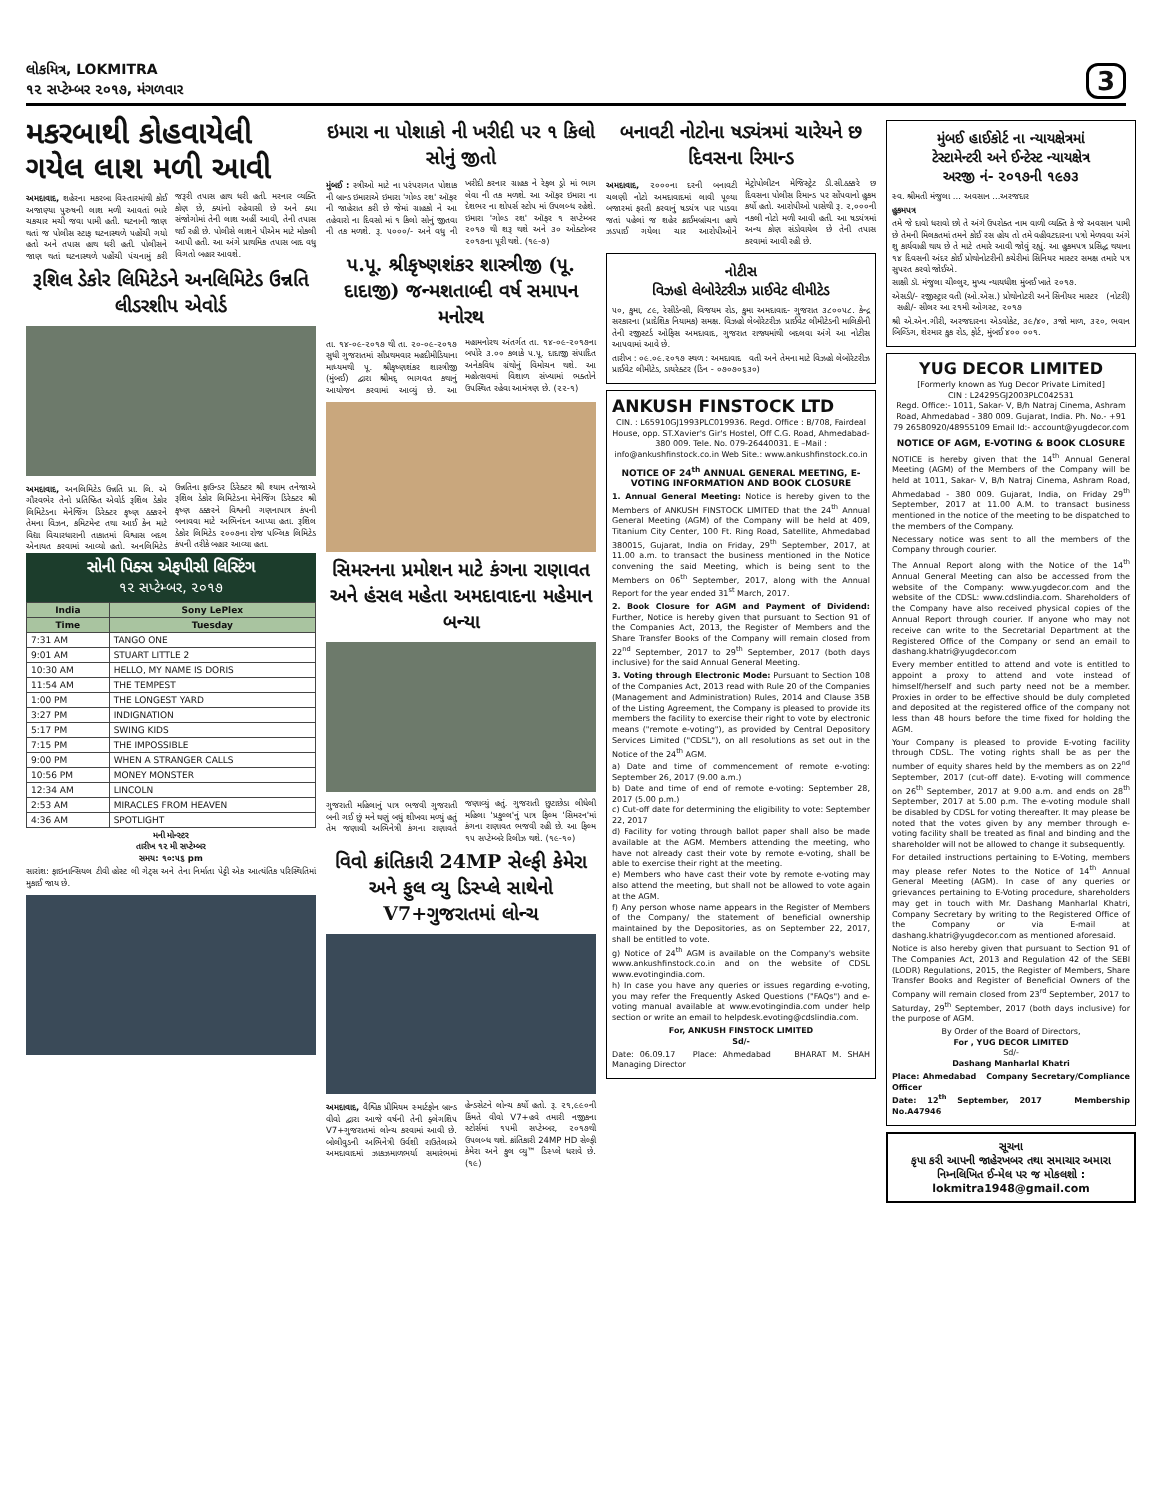લોકમિત્ર, LOKMITRA
૧૨ સપ્ટેમ્બર ૨૦૧૭, મંગળવાર
3
મકરબાથી કોહવાયેલી ગયેલ લાશ મળી આવી
અમદાવાદ, શહેરના મકરબા વિસ્તારમાંથી કોઈ અજાણ્યા પુરુષની લાશ મળી આવતાં ભારે ચકચાર મચી જવા પામી હતી. ઘટનાની જાણ થતાં જ પોલીસ સ્ટાફ ઘટનાસ્થળે પહોંચી ગયો હતો અને તપાસ હાથ ધરી હતી. પોલીસને જાણ થતાં ઘટનાસ્થળે પહોંચી પંચનામું કરી જરૂરી તપાસ હાથ ધરી હતી. મરનાર વ્યક્તિ કોણ છે, ક્યાંનો રહેવાસી છે અને ક્યા સંજોગોમાં તેની લાશ અહીં આવી, તેની તપાસ થઈ રહી છે. પોલીસે લાશને પીએમ માટે મોકલી આપી હતી. આ અંગે પ્રાથમિક તપાસ બાદ વધુ વિગતો બહાર આવશે.
રૂશિલ ડેકોર લિમિટેડને અનલિમિટેડ ઉન્નતિ લીડરશીપ એવોર્ડ
અમદાવાદ, અનલિમિટેડ ઉન્નતિ પ્રા. લિ. એ ગૌરવભેર તેનો પ્રતિષ્ઠિત એવોર્ડ રૂશિલ ડેકોર લિમિટેડના મેનેજિંગ ડિરેક્ટર કૃષ્ણ ઠક્કરને તેમના વિઝન, કમિટમેન્ટ તથા આઈ કેન માટે વિદ્યા વિચારધારાની તાકાતમાં વિશ્વાસ બદલ એનાયત કરવામાં આવ્યો હતો. અનલિમિટેડ ઉન્નતિના ફાઉન્ડર ડિરેક્ટર શ્રી શ્યામ તનેજાએ રૂશિલ ડેકોર લિમિટેડના મેનેજિંગ ડિરેક્ટર શ્રી કૃષ્ણ ઠક્કરને વિશ્વની ગણનાપાત્ર કંપની બનાવવા માટે અભિનંદન આપ્યા હતા. રૂશિલ ડેકોર લિમિટેડ ૨૦૦૭ના રોજ પબ્લિક લિમિટેડ કંપની તરીકે બહાર આવ્યા હતા.
સોની પિક્સ એફપીસી લિસ્ટિંગ
૧૨ સપ્ટેમ્બર, ૨૦૧૭
| India | Sony LePlex |
| --- | --- |
| Time | Tuesday |
| 7:31 AM | TANGO ONE |
| 9:01 AM | STUART LITTLE 2 |
| 10:30 AM | HELLO, MY NAME IS DORIS |
| 11:54 AM | THE TEMPEST |
| 1:00 PM | THE LONGEST YARD |
| 3:27 PM | INDIGNATION |
| 5:17 PM | SWING KIDS |
| 7:15 PM | THE IMPOSSIBLE |
| 9:00 PM | WHEN A STRANGER CALLS |
| 10:56 PM | MONEY MONSTER |
| 12:34 AM | LINCOLN |
| 2:53 AM | MIRACLES FROM HEAVEN |
| 4:36 AM | SPOTLIGHT |
મની મોન્સ્ટર
તારીખ ૧૨ મી સપ્ટેમ્બર
સમય: ૧૦:૫૬ pm
સારાંશ: ફાઇનાન્સિયલ ટીવી હોસ્ટ લી ગેટ્સ અને તેના નિર્માતા પેટ્ટી એક આત્યંતિક પરિસ્થિતિમાં મુકાઈ જાય છે.
ઇમારા ના પોશાકો ની ખરીદી પર ૧ કિલો સોનું જીતો
મુંબઈ : સ્ત્રીઓ માટે ના પરંપરાગત પોશાક ની બ્રાન્ડ ઇમારાએ ઇમારા 'ગોલ્ડ રશ' ઑફર ની જાહેરાત કરી છે જેમાં ગ્રાહકો ને આ તહેવારો ના દિવસો માં ૧ કિલો સોનું જીતવા ની તક મળશે. રૂ. ૫૦૦૦/- અને વધુ ની ખરીદી કરનાર ગ્રાહક ને રેફલ ડ્રો માં ભાગ લેવા ની તક મળશે. આ ઑફર ઇમારા ના દેશભર ના શોપર્સ સ્ટોપ માં ઉપલબ્ધ રહેશે. ઇમારા 'ગોલ્ડ રશ' ઑફર ૧ સપ્ટેમ્બર ૨૦૧૭ થી શરૂ થશે અને ૩૦ ઓક્ટોબર ૨૦૧૭ના પૂરી થશે. (૧૯-૭)
પ.પૂ. શ્રીકૃષ્ણશંકર શાસ્ત્રીજી (પૂ. દાદાજી) જન્મશતાબ્દી વર્ષ સમાપન મનોરથ
તા. ૧૪-૦૯-૨૦૧૭ થી તા. ૨૦-૦૯-૨૦૧૭ સુધી ગુજરાતમાં સૌપ્રથમવાર મહદીમીડિયાના માધ્યમથી પૂ. શ્રીકૃષ્ણશંકર શાસ્ત્રીજી (મુંબઈ) દ્વારા શ્રીમદ્ ભાગવત કથાનું આયોજન કરવામાં આવ્યું છે. આ મહામનોરથ અંતર્ગત તા. ૧૪-૦૯-૨૦૧૭ના બપોરે ૩.૦૦ કલાકે પ.પૂ. દાદાજી સંપાદિત અનેકવિધ ગ્રંથોનું વિમોચન થશે. આ મહોત્સવમાં વિશાળ સંખ્યામાં ભક્તોને ઉપસ્થિત રહેવા આમંત્રણ છે. (૨૨-૧)
સિમરનના પ્રમોશન માટે કંગના રાણાવત અને હંસલ મહેતા અમદાવાદના મહેમાન બન્યા
ગુજરાતી મહિલાનું પાત્ર ભજવી ગુજરાતી બની ગઈ છું મને ઘણું બધું શીખવા મળ્યું હતું તેમ જણાવી અભિનેત્રી કંગના રાણાવતે જણાવ્યું હતું. ગુજરાતી છુટાછેડા લીધેલી મહિલા 'પ્રફુલ્લ'નું પાત્ર ફિલ્મ 'સિમરન'માં કંગના રાણાવત ભજવી રહી છે. આ ફિલ્મ ૧૫ સપ્ટેમ્બરે રિલીઝ થશે. (૧૯-૧૦)
વિવો ક્રાંતિકારી 24MP સેલ્ફી કેમેરા અને ફુલ વ્યુ ડિસ્પ્લે સાથેનો V7+ગુજરાતમાં લોન્ચ
અમદાવાદ, વૈશ્વિક પ્રીમિયમ સ્માર્ટફોન બ્રાન્ડ વીવો દ્વારા આજે વર્ષની તેની ફ્લેગશિપ V7+ગુજરાતમાં લોન્ચ કરવામાં આવી છે. બોલીવુડની અભિનેત્રી ઉર્વશી રાઉતેલાએ અમદાવાદમાં ઝાકઝમાળભર્યા સમારંભમાં હેન્ડસેટને લોન્ચ કર્યો હતો. રૂ. ૨૧,૯૯૦ની કિંમતે વીવો V7+હવે તમારી નજીકના સ્ટોર્સમાં ૧૫મી સપ્ટેમ્બર, ૨૦૧૭થી ઉપલબ્ધ થશે. ક્રાંતિકારી 24MP HD સેલ્ફી કેમેરા અને ફુલ વ્યુ™ ડિસ્પ્લે ધરાવે છે. (૧૯)
બનાવટી નોટોના ષડ્યંત્રમાં ચારેયને છ દિવસના રિમાન્ડ
અમદાવાદ, ૨૦૦૦ના દરની બનાવટી ચલણી નોટો અમદાવાદમાં લાવી પૂલ્યા બજારમાં ફરતી કરવાનું ષડ્યંત્ર પાર પાડવા જતાં પહેલાં જ શહેર ક્રાઈમબ્રાંચના હાથે ઝડપાઈ ગયેલા ચાર આરોપીઓને મેટ્રોપોલીટન મેજિસ્ટ્રેટ ડી.સી.ઠક્કરે છ દિવસના પોલીસ રિમાન્ડ પર સોંપવાનો હુકમ કર્યો હતો. આરોપીઓ પાસેથી રૂ. ૨,૦૦૦ની નકલી નોટો મળી આવી હતી. આ ષડ્યંત્રમાં અન્ય કોણ સંડોવાયેલ છે તેની તપાસ કરવામાં આવી રહી છે.
નોટીસ
વિઝહો લેબોરેટરીઝ પ્રાઈવેટ લીમીટેડ
૫૦, કુમા, ૮૯, રેસીડેન્સી, વિજયમ રોડ, કુમા અમદાવાદ- ગુજરાત ૩૮૦૦૫૮. કેન્દ્ર સરકારના (પ્રાદેશિક નિયામક) સમક્ષ. વિઝહો લેબોરેટરીઝ પ્રાઈવેટ લીમીટેડની માલિકીની તેની રજીસ્ટર્ડ ઓફિસ અમદાવાદ, ગુજરાત રાજ્યમાંથી બદલવા અંગે આ નોટીસ આપવામાં આવે છે.
તારીખ : ૦૯.૦૯.૨૦૧૭ સ્થળ : અમદાવાદ વતી અને તેમના માટે વિઝહો લેબોરેટરીઝ પ્રાઈવેટ લીમીટેડ, ડાયરેક્ટર (ડિન - ૦૭૦૭૦૬૩૦)
ANKUSH FINSTOCK LTD
CIN. : L65910GJ1993PLC019936. Regd. Office : B/708, Fairdeal House, opp. ST.Xavier's Gir's Hostel, Off C.G. Road, Ahmedabad- 380 009. Tele. No. 079-26440031. E –Mail : info@ankushfinstock.co.in Web Site.: www.ankushfinstock.co.in
NOTICE OF 24<sup>th</sup> ANNUAL GENERAL MEETING, E-VOTING INFORMATION AND BOOK CLOSURE
1. Annual General Meeting: Notice is hereby given to the Members of ANKUSH FINSTOCK LIMITED that the 24<sup>th</sup> Annual General Meeting (AGM) of the Company will be held at 409, Titanium City Center, 100 Ft. Ring Road, Satellite, Ahmedabad 380015, Gujarat, India on Friday, 29<sup>th</sup> September, 2017, at 11.00 a.m. to transact the business mentioned in the Notice convening the said Meeting, which is being sent to the Members on 06<sup>th</sup> September, 2017, along with the Annual Report for the year ended 31<sup>st</sup> March, 2017.
2. Book Closure for AGM and Payment of Dividend: Further, Notice is hereby given that pursuant to Section 91 of the Companies Act, 2013, the Register of Members and the Share Transfer Books of the Company will remain closed from 22<sup>nd</sup> September, 2017 to 29<sup>th</sup> September, 2017 (both days inclusive) for the said Annual General Meeting.
3. Voting through Electronic Mode: Pursuant to Section 108 of the Companies Act, 2013 read with Rule 20 of the Companies (Management and Administration) Rules, 2014 and Clause 35B of the Listing Agreement, the Company is pleased to provide its members the facility to exercise their right to vote by electronic means ("remote e-voting"), as provided by Central Depository Services Limited ("CDSL"), on all resolutions as set out in the Notice of the 24<sup>th</sup> AGM.
a) Date and time of commencement of remote e-voting: September 26, 2017 (9.00 a.m.)
b) Date and time of end of remote e-voting: September 28, 2017 (5.00 p.m.)
c) Cut-off date for determining the eligibility to vote: September 22, 2017
d) Facility for voting through ballot paper shall also be made available at the AGM. Members attending the meeting, who have not already cast their vote by remote e-voting, shall be able to exercise their right at the meeting.
e) Members who have cast their vote by remote e-voting may also attend the meeting, but shall not be allowed to vote again at the AGM.
f) Any person whose name appears in the Register of Members of the Company/ the statement of beneficial ownership maintained by the Depositories, as on September 22, 2017, shall be entitled to vote.
g) Notice of 24<sup>th</sup> AGM is available on the Company's website www.ankushfinstock.co.in and on the website of CDSL www.evotingindia.com.
h) In case you have any queries or issues regarding e-voting, you may refer the Frequently Asked Questions ("FAQs") and e-voting manual available at www.evotingindia.com under help section or write an email to helpdesk.evoting@cdslindia.com.
For, ANKUSH FINSTOCK LIMITED
Sd/-
Date: 06.09.17 Place: Ahmedabad BHARAT M. SHAH Managing Director
મુંબઈ હાઈકોર્ટ ના ન્યાયક્ષેત્રમાં
ટેસ્ટામેન્ટરી અને ઈન્ટેસ્ટ ન્યાયક્ષેત્ર
અરજી નં- ૨૦૧૭ની ૧૯૭૩
સ્વ. શ્રીમતી મંજુલા ... અવસાન ...અરજદાર
હુકમપત્ર
તમે જે દાવો ધરાવો છો તે અંગે ઉપરોક્ત નામ વાળી વ્યક્તિ કે જે અવસાન પામી છે તેમની મિલકતમાં તમને કોઈ રસ હોય તો તમે વહીવટદારના પત્રો મેળવવા અંગે શુ કાર્યવાહી થાય છે તે માટે તમારે આવી જોવું રહ્યું. આ હુકમપત્ર પ્રસિદ્ધ થયાના ૧૪ દિવસની અંદર કોઈ પ્રોથોનોટરીની કચેરીમાં સિનિયર માસ્ટર સમક્ષ તમારે પત્ર સુપરત કરવો જોઈએ.
સાક્ષી ડૉ. મંજુલા ચીલ્લુર, મુખ્ય ન્યાયધીશ મુંબઈ ખાતે ૨૦૧૭.
એસડી/- રજીસ્ટ્રાર વતી (ઓ.એસ.) પ્રોથોનોટરી અને સિનીયર માસ્ટર (નોટરી) સહી/- સીલર આ ૨૧મી ઓગસ્ટ, ૨૦૧૭
શ્રી એ.એન.ગીરી, અરજદારના એડવોકેટ, ૩૯/૪૦, ૩જો માળ, ૩૨૦, ભવાન બિલ્ડિંગ, શેરમાર કુક રોડ, ફોર્ટ, મુંબઈ ૪૦૦ ૦૦૧.
YUG DECOR LIMITED
[Formerly known as Yug Decor Private Limited]
CIN : L24295GJ2003PLC042531
Regd. Office:- 1011, Sakar- V, B/h Natraj Cinema, Ashram Road, Ahmedabad - 380 009. Gujarat, India. Ph. No.- +91 79 26580920/48955109 Email Id:- account@yugdecor.com
NOTICE OF AGM, E-VOTING & BOOK CLOSURE
NOTICE is hereby given that the 14<sup>th</sup> Annual General Meeting (AGM) of the Members of the Company will be held at 1011, Sakar- V, B/h Natraj Cinema, Ashram Road, Ahmedabad - 380 009. Gujarat, India, on Friday 29<sup>th</sup> September, 2017 at 11.00 A.M. to transact business mentioned in the notice of the meeting to be dispatched to the members of the Company.
Necessary notice was sent to all the members of the Company through courier.
The Annual Report along with the Notice of the 14<sup>th</sup> Annual General Meeting can also be accessed from the website of the Company: www.yugdecor.com and the website of the CDSL: www.cdslindia.com. Shareholders of the Company have also received physical copies of the Annual Report through courier. If anyone who may not receive can write to the Secretarial Department at the Registered Office of the Company or send an email to dashang.khatri@yugdecor.com
Every member entitled to attend and vote is entitled to appoint a proxy to attend and vote instead of himself/herself and such party need not be a member. Proxies in order to be effective should be duly completed and deposited at the registered office of the company not less than 48 hours before the time fixed for holding the AGM.
Your Company is pleased to provide E-voting facility through CDSL. The voting rights shall be as per the number of equity shares held by the members as on 22<sup>nd</sup> September, 2017 (cut-off date). E-voting will commence on 26<sup>th</sup> September, 2017 at 9.00 a.m. and ends on 28<sup>th</sup> September, 2017 at 5.00 p.m. The e-voting module shall be disabled by CDSL for voting thereafter. It may please be noted that the votes given by any member through e-voting facility shall be treated as final and binding and the shareholder will not be allowed to change it subsequently.
For detailed instructions pertaining to E-Voting, members may please refer Notes to the Notice of 14<sup>th</sup> Annual General Meeting (AGM). In case of any queries or grievances pertaining to E-Voting procedure, shareholders may get in touch with Mr. Dashang Manharlal Khatri, Company Secretary by writing to the Registered Office of the Company or via E-mail at dashang.khatri@yugdecor.com as mentioned aforesaid.
Notice is also hereby given that pursuant to Section 91 of The Companies Act, 2013 and Regulation 42 of the SEBI (LODR) Regulations, 2015, the Register of Members, Share Transfer Books and Register of Beneficial Owners of the Company will remain closed from 23<sup>rd</sup> September, 2017 to Saturday, 29<sup>th</sup> September, 2017 (both days inclusive) for the purpose of AGM.
By Order of the Board of Directors,
For , YUG DECOR LIMITED
Sd/-
Dashang Manharlal Khatri
Place: Ahmedabad Company Secretary/Compliance Officer
Date: 12<sup>th</sup> September, 2017 Membership No.A47946
સૂચના
કૃપા કરી આપની જાહેરખબર તથા સમાચાર અમારા નિમ્નલિખિત ઈ-મેલ પર જ મોકલશો :
lokmitra1948@gmail.com